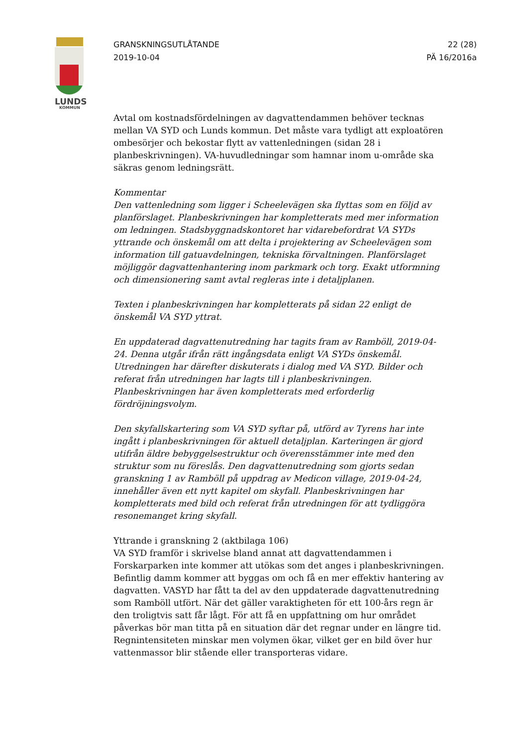LUNDS
KOMMUN
GRANSKNINGSUTLÅTANDE
2019-10-04
22 (28)
PÄ 16/2016a
Avtal om kostnadsfördelningen av dagvattendammen behöver tecknas mellan VA SYD och Lunds kommun. Det måste vara tydligt att exploatören ombesörjer och bekostar flytt av vattenledningen (sidan 28 i planbeskrivningen). VA-huvudledningar som hamnar inom u-område ska säkras genom ledningsrätt.
Kommentar
Den vattenledning som ligger i Scheelevägen ska flyttas som en följd av planförslaget. Planbeskrivningen har kompletterats med mer information om ledningen. Stadsbyggnadskontoret har vidarebefordrat VA SYDs yttrande och önskemål om att delta i projektering av Scheelevägen som information till gatuavdelningen, tekniska förvaltningen. Planförslaget möjliggör dagvattenhantering inom parkmark och torg. Exakt utformning och dimensionering samt avtal regleras inte i detaljplanen.
Texten i planbeskrivningen har kompletterats på sidan 22 enligt de önskemål VA SYD yttrat.
En uppdaterad dagvattenutredning har tagits fram av Ramböll, 2019-04-24. Denna utgår ifrån rätt ingångsdata enligt VA SYDs önskemål. Utredningen har därefter diskuterats i dialog med VA SYD. Bilder och referat från utredningen har lagts till i planbeskrivningen. Planbeskrivningen har även kompletterats med erforderlig fördröjningsvolym.
Den skyfallskartering som VA SYD syftar på, utförd av Tyrens har inte ingått i planbeskrivningen för aktuell detaljplan. Karteringen är gjord utifrån äldre bebyggelsestruktur och överensstämmer inte med den struktur som nu föreslås. Den dagvattenutredning som gjorts sedan granskning 1 av Ramböll på uppdrag av Medicon village, 2019-04-24, innehåller även ett nytt kapitel om skyfall. Planbeskrivningen har kompletterats med bild och referat från utredningen för att tydliggöra resonemanget kring skyfall.
Yttrande i granskning 2 (aktbilaga 106)
VA SYD framför i skrivelse bland annat att dagvattendammen i Forskarparken inte kommer att utökas som det anges i planbeskrivningen. Befintlig damm kommer att byggas om och få en mer effektiv hantering av dagvatten. VASYD har fått ta del av den uppdaterade dagvattenutredning som Ramböll utfört. När det gäller varaktigheten för ett 100-års regn är den troligtvis satt får lågt. För att få en uppfattning om hur området påverkas bör man titta på en situation där det regnar under en längre tid. Regnintensiteten minskar men volymen ökar, vilket ger en bild över hur vattenmassor blir stående eller transporteras vidare.